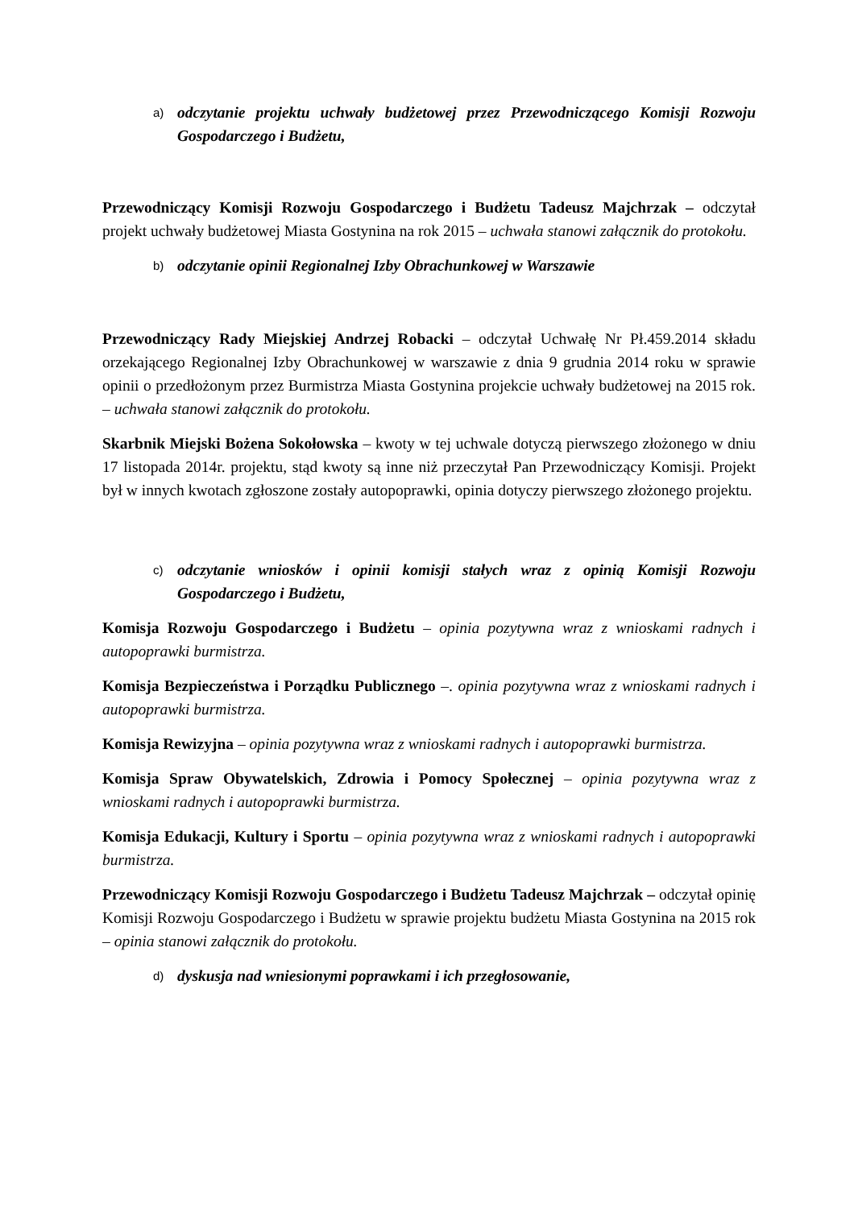a) odczytanie projektu uchwały budżetowej przez Przewodniczącego Komisji Rozwoju Gospodarczego i Budżetu,
Przewodniczący Komisji Rozwoju Gospodarczego i Budżetu Tadeusz Majchrzak – odczytał projekt uchwały budżetowej Miasta Gostynina na rok 2015 – uchwała stanowi załącznik do protokołu.
b) odczytanie opinii Regionalnej Izby Obrachunkowej w Warszawie
Przewodniczący Rady Miejskiej Andrzej Robacki – odczytał Uchwałę Nr Pł.459.2014 składu orzekającego Regionalnej Izby Obrachunkowej w warszawie z dnia 9 grudnia 2014 roku w sprawie opinii o przedłożonym przez Burmistrza Miasta Gostynina projekcie uchwały budżetowej na 2015 rok. – uchwała stanowi załącznik do protokołu.
Skarbnik Miejski Bożena Sokołowska – kwoty w tej uchwale dotyczą pierwszego złożonego w dniu 17 listopada 2014r. projektu, stąd kwoty są inne niż przeczytał Pan Przewodniczący Komisji. Projekt był w innych kwotach zgłoszone zostały autopoprawki, opinia dotyczy pierwszego złożonego projektu.
c) odczytanie wniosków i opinii komisji stałych wraz z opinią Komisji Rozwoju Gospodarczego i Budżetu,
Komisja Rozwoju Gospodarczego i Budżetu – opinia pozytywna wraz z wnioskami radnych i autopoprawki burmistrza.
Komisja Bezpieczeństwa i Porządku Publicznego –. opinia pozytywna wraz z wnioskami radnych i autopoprawki burmistrza.
Komisja Rewizyjna – opinia pozytywna wraz z wnioskami radnych i autopoprawki burmistrza.
Komisja Spraw Obywatelskich, Zdrowia i Pomocy Społecznej – opinia pozytywna wraz z wnioskami radnych i autopoprawki burmistrza.
Komisja Edukacji, Kultury i Sportu – opinia pozytywna wraz z wnioskami radnych i autopoprawki burmistrza.
Przewodniczący Komisji Rozwoju Gospodarczego i Budżetu Tadeusz Majchrzak – odczytał opinię Komisji Rozwoju Gospodarczego i Budżetu w sprawie projektu budżetu Miasta Gostynina na 2015 rok – opinia stanowi załącznik do protokołu.
d) dyskusja nad wniesionymi poprawkami i ich przegłosowanie,